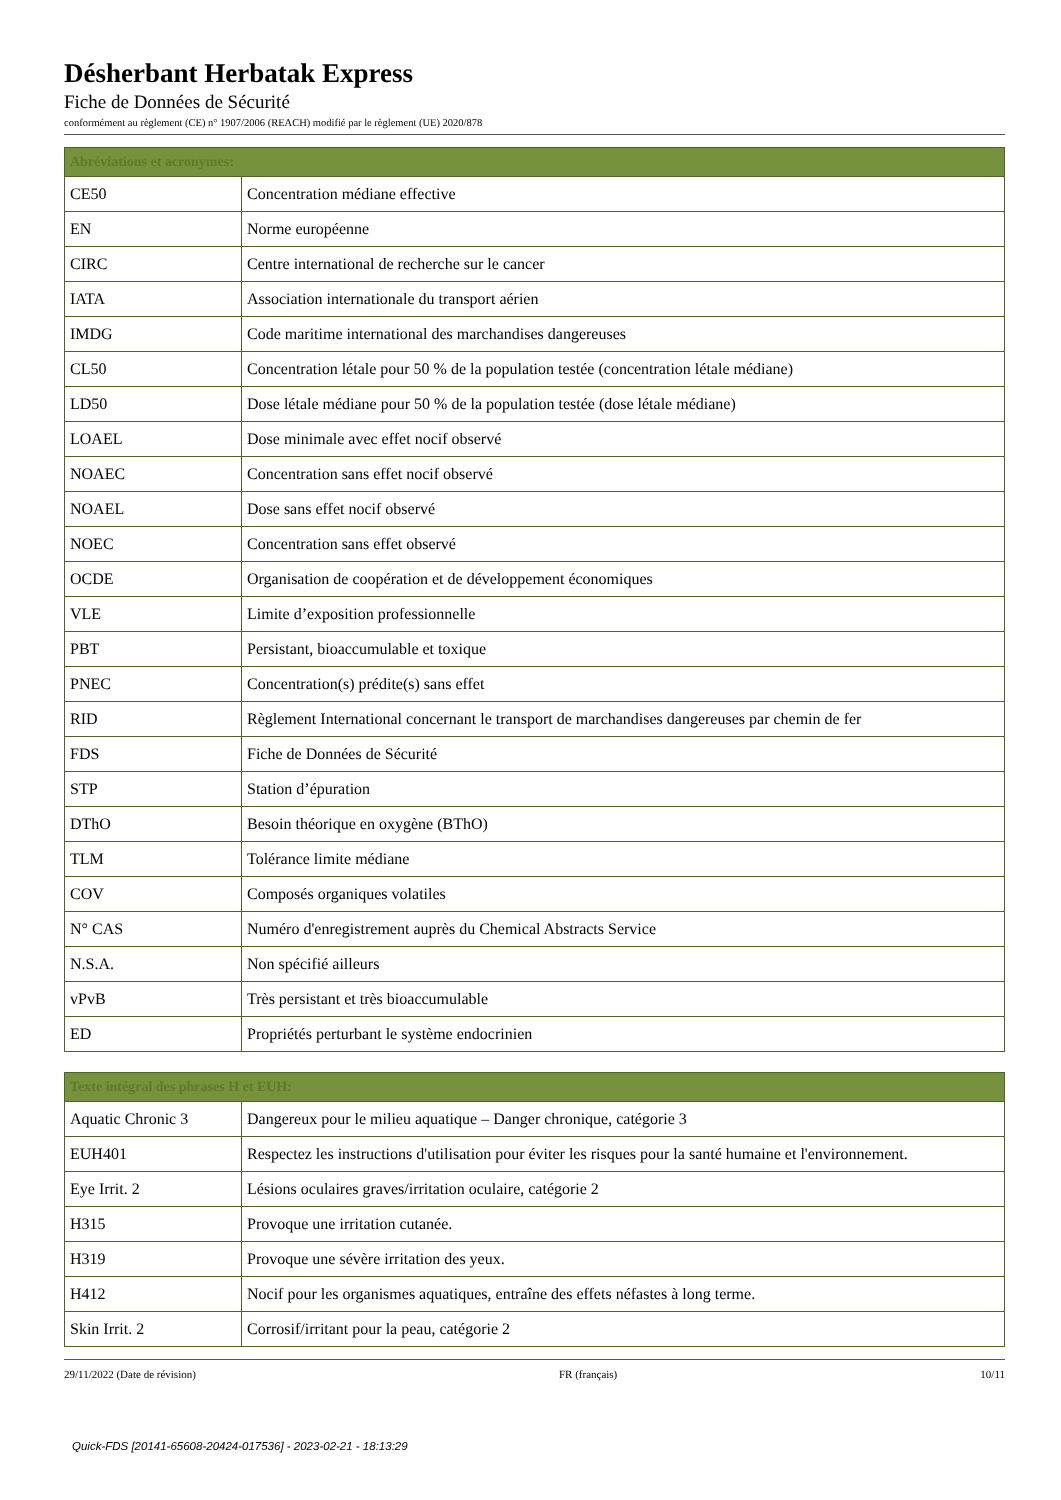Désherbant Herbatak Express
Fiche de Données de Sécurité
conformément au règlement (CE) n° 1907/2006 (REACH) modifié par le règlement (UE) 2020/878
| Abréviations et acronymes: | |
| --- | --- |
| CE50 | Concentration médiane effective |
| EN | Norme européenne |
| CIRC | Centre international de recherche sur le cancer |
| IATA | Association internationale du transport aérien |
| IMDG | Code maritime international des marchandises dangereuses |
| CL50 | Concentration létale pour 50 % de la population testée (concentration létale médiane) |
| LD50 | Dose létale médiane pour 50 % de la population testée (dose létale médiane) |
| LOAEL | Dose minimale avec effet nocif observé |
| NOAEC | Concentration sans effet nocif observé |
| NOAEL | Dose sans effet nocif observé |
| NOEC | Concentration sans effet observé |
| OCDE | Organisation de coopération et de développement économiques |
| VLE | Limite d’exposition professionnelle |
| PBT | Persistant, bioaccumulable et toxique |
| PNEC | Concentration(s) prédite(s) sans effet |
| RID | Règlement International concernant le transport de marchandises dangereuses par chemin de fer |
| FDS | Fiche de Données de Sécurité |
| STP | Station d’épuration |
| DThO | Besoin théorique en oxygène (BThO) |
| TLM | Tolérance limite médiane |
| COV | Composés organiques volatiles |
| N° CAS | Numéro d'enregistrement auprès du Chemical Abstracts Service |
| N.S.A. | Non spécifié ailleurs |
| vPvB | Très persistant et très bioaccumulable |
| ED | Propriétés perturbant le système endocrinien |
| Texte intégral des phrases H et EUH: | |
| --- | --- |
| Aquatic Chronic 3 | Dangereux pour le milieu aquatique – Danger chronique, catégorie 3 |
| EUH401 | Respectez les instructions d'utilisation pour éviter les risques pour la santé humaine et l'environnement. |
| Eye Irrit. 2 | Lésions oculaires graves/irritation oculaire, catégorie 2 |
| H315 | Provoque une irritation cutanée. |
| H319 | Provoque une sévère irritation des yeux. |
| H412 | Nocif pour les organismes aquatiques, entraîne des effets néfastes à long terme. |
| Skin Irrit. 2 | Corrosif/irritant pour la peau, catégorie 2 |
29/11/2022 (Date de révision) FR (français) 10/11
Quick-FDS [20141-65608-20424-017536] - 2023-02-21 - 18:13:29